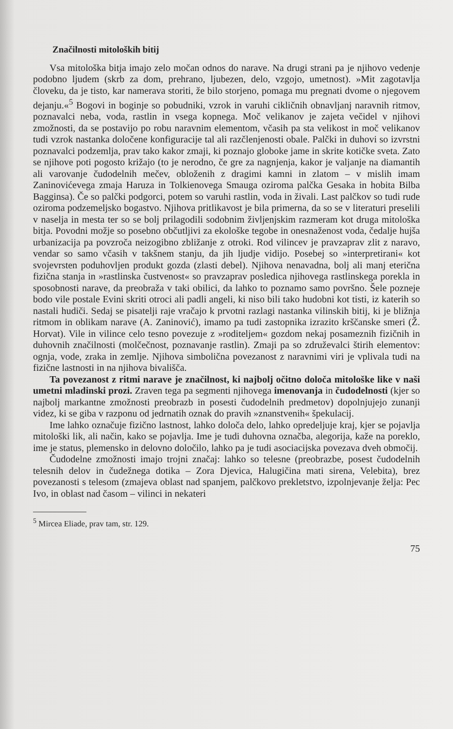Značilnosti mitoloških bitij
Vsa mitološka bitja imajo zelo močan odnos do narave. Na drugi strani pa je njihovo vedenje podobno ljudem (skrb za dom, prehrano, ljubezen, delo, vzgojo, umetnost). »Mit zagotavlja človeku, da je tisto, kar namerava storiti, že bilo storjeno, pomaga mu pregnati dvome o njegovem dejanju.«<sup>5</sup> Bogovi in boginje so pobudniki, vzrok in varuhi cikličnih obnavljanj naravnih ritmov, poznavalci neba, voda, rastlin in vsega kopnega. Moč velikanov je zajeta večidel v njihovi zmožnosti, da se postavijo po robu naravnim elementom, včasih pa sta velikost in moč velikanov tudi vzrok nastanka določene konfiguracije tal ali razčlenjenosti obale. Palčki in duhovi so izvrstni poznavalci podzemlja, prav tako kakor zmaji, ki poznajo globoke jame in skrite kotičke sveta. Zato se njihove poti pogosto križajo (to je nerodno, če gre za nagnjenja, kakor je valjanje na diamantih ali varovanje čudodelnih mečev, obloženih z dragimi kamni in zlatom – v mislih imam Zaninovićevega zmaja Haruza in Tolkienovega Smauga oziroma palčka Gesaka in hobita Bilba Bagginsa). Če so palčki podgorci, potem so varuhi rastlin, voda in živali. Last palčkov so tudi rude oziroma podzemeljsko bogastvo. Njihova pritlikavost je bila primerna, da so se v literaturi preselili v naselja in mesta ter so se bolj prilagodili sodobnim življenjskim razmeram kot druga mitološka bitja. Povodni možje so posebno občutljivi za ekološke tegobe in onesnaženost voda, čedalje hujša urbanizacija pa povzroča neizogibno zbližanje z otroki. Rod vilincev je pravzaprav zlit z naravo, vendar so samo včasih v takšnem stanju, da jih ljudje vidijo. Posebej so »interpretirani« kot svojevrsten poduhovljen produkt gozda (zlasti debel). Njihova nenavadna, bolj ali manj eterična fizična stanja in »rastlinska čustvenost« so pravzaprav posledica njihovega rastlinskega porekla in sposobnosti narave, da preobraža v taki obilici, da lahko to poznamo samo površno. Šele pozneje bodo vile postale Evini skriti otroci ali padli angeli, ki niso bili tako hudobni kot tisti, iz katerih so nastali hudiči. Sedaj se pisatelji raje vračajo k prvotni razlagi nastanka vilinskih bitij, ki je bližnja ritmom in oblikam narave (A. Zaninović), imamo pa tudi zastopnika izrazito krščanske smeri (Ž. Horvat). Vile in vilince celo tesno povezuje z »roditeljem« gozdom nekaj posameznih fizičnih in duhovnih značilnosti (molčečnost, poznavanje rastlin). Zmaji pa so združevalci štirih elementov: ognja, vode, zraka in zemlje. Njihova simbolična povezanost z naravnimi viri je vplivala tudi na fizične lastnosti in na njihova bivališča.
Ta povezanost z ritmi narave je značilnost, ki najbolj očitno določa mitološke like v naši umetni mladinski prozi. Zraven tega pa segmenti njihovega imenovanja in čudodelnosti (kjer so najbolj markantne zmožnosti preobrazb in posesti čudodelnih predmetov) dopolnjujejo zunanji videz, ki se giba v razponu od jedrnatih oznak do pravih »znanstvenih« špekulacij.
Ime lahko označuje fizično lastnost, lahko določa delo, lahko opredeljuje kraj, kjer se pojavlja mitološki lik, ali način, kako se pojavlja. Ime je tudi duhovna označba, alegorija, kaže na poreklo, ime je status, plemensko in delovno določilo, lahko pa je tudi asociacijska povezava dveh območij.
Čudodelne zmožnosti imajo trojni značaj: lahko so telesne (preobrazbe, posest čudodelnih telesnih delov in čudežnega dotika – Zora Djevica, Halugičina mati sirena, Velebita), brez povezanosti s telesom (zmajeva oblast nad spanjem, palčkovo prekletstvo, izpolnjevanje želja: Pec Ivo, in oblast nad časom – vilinci in nekateri
<sup>5</sup> Mircea Eliade, prav tam, str. 129.
75